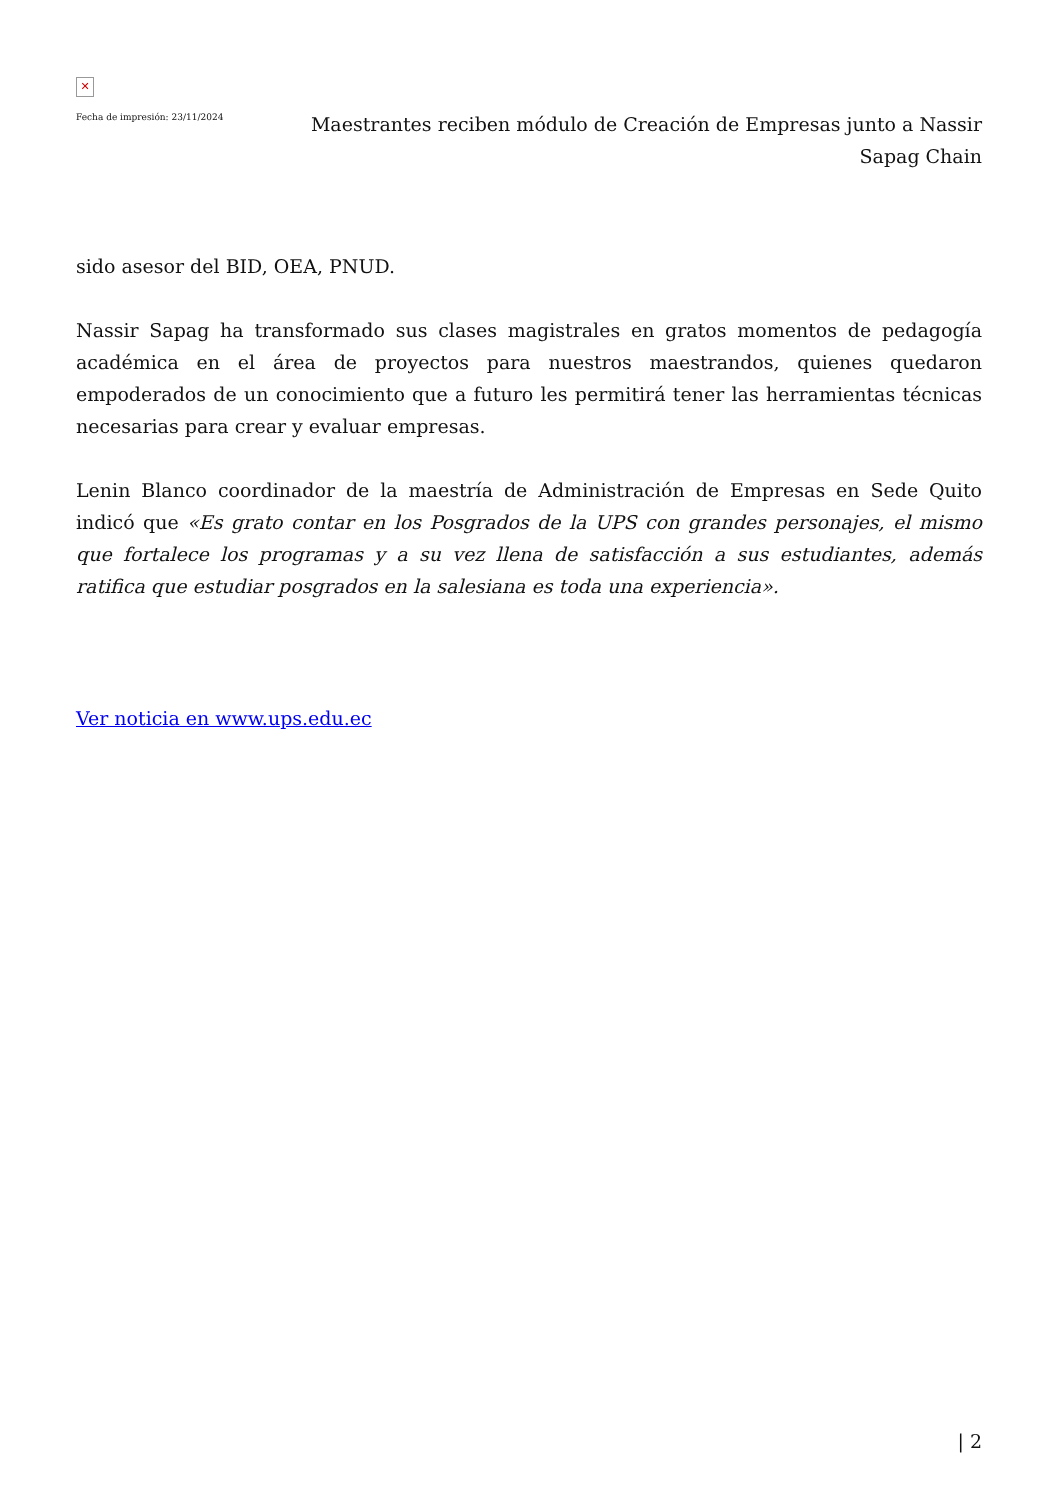✕
Fecha de impresión: 23/11/2024
Maestrantes reciben módulo de Creación de Empresas junto a Nassir Sapag Chain
sido asesor del BID, OEA, PNUD.
Nassir Sapag ha transformado sus clases magistrales en gratos momentos de pedagogía académica en el área de proyectos para nuestros maestrandos, quienes quedaron empoderados de un conocimiento que a futuro les permitirá tener las herramientas técnicas necesarias para crear y evaluar empresas.
Lenin Blanco coordinador de la maestría de Administración de Empresas en Sede Quito indicó que «Es grato contar en los Posgrados de la UPS con grandes personajes, el mismo que fortalece los programas y a su vez llena de satisfacción a sus estudiantes, además ratifica que estudiar posgrados en la salesiana es toda una experiencia».
Ver noticia en www.ups.edu.ec
| 2